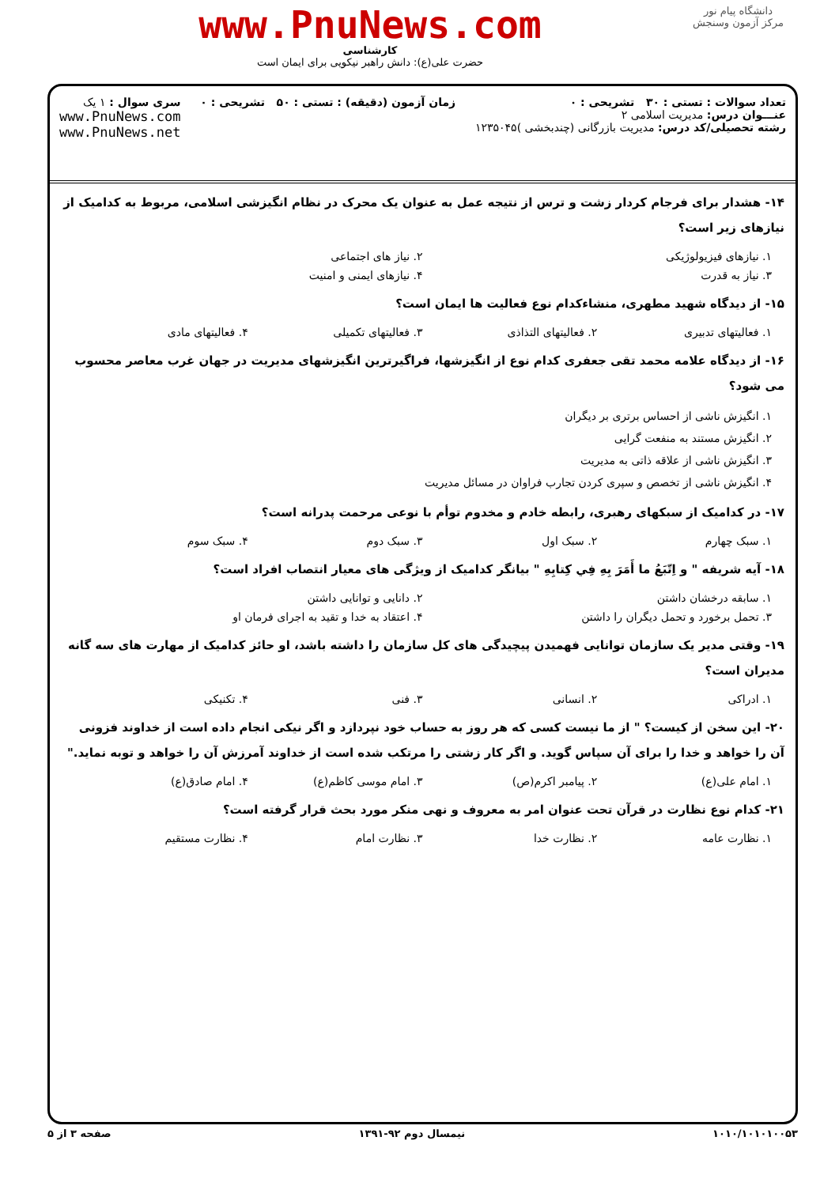www.PnuNews.com
کارشناسی
حضرت علی(ع): دانش راهبر نیکویی برای ایمان است
دانشگاه پیام نور
مرکز آزمون وسنجش
تعداد سوالات : تستی : ۳۰ تشریحی : ۰
عنـــوان درس: مدیریت اسلامی ۲
رشته تحصیلی/کد درس: مدیریت بازرگانی (چندبخشی )۱۲۳۵۰۴۵
زمان آزمون (دقیقه) : تستی : ۵۰ تشریحی : ۰
سری سوال : ۱ یک
www.PnuNews.com
www.PnuNews.net
۱۴- هشدار برای فرجام کردار زشت و ترس از نتیجه عمل به عنوان یک محرک در نظام انگیزشی اسلامی، مربوط به کدامیک از نیازهای زیر است؟
۱. نیازهای فیزیولوژیکی ۲. نیاز های اجتماعی
۳. نیاز به قدرت ۴. نیازهای ایمنی و امنیت
۱۵- از دیدگاه شهید مطهری، منشاءکدام نوع فعالیت ها ایمان است؟
۱. فعالیتهای تدبیری ۲. فعالیتهای التذاذی ۳. فعالیتهای تکمیلی ۴. فعالیتهای مادی
۱۶- از دیدگاه علامه محمد تقی جعفری کدام نوع از انگیزشها، فراگیرترین انگیزشهای مدیریت در جهان غرب معاصر محسوب می شود؟
۱. انگیزش ناشی از احساس برتری بر دیگران
۲. انگیزش مستند به منفعت گرایی
۳. انگیزش ناشی از علاقه ذاتی به مدیریت
۴. انگیزش ناشی از تخصص و سپری کردن تجارب فراوان در مسائل مدیریت
۱۷- در کدامیک از سبکهای رهبری، رابطه خادم و مخدوم توأم با نوعی مرحمت پدرانه است؟
۱. سبک چهارم ۲. سبک اول ۳. سبک دوم ۴. سبک سوم
۱۸- آیه شریفه " و اِتّبَعُ ما أَمَرَ بِهِ فِي كِتابِهِ " بیانگر کدامیک از ویژگی های معیار انتصاب افراد است؟
۱. سابقه درخشان داشتن ۲. دانایی و توانایی داشتن
۳. تحمل برخورد و تحمل دیگران را داشتن
۴. اعتقاد به خدا و تقید به اجرای فرمان او
۱۹- وقتی مدیر یک سازمان توانایی فهمیدن پیچیدگی های کل سازمان را داشته باشد، او حائز کدامیک از مهارت های سه گانه مدیران است؟
۱. ادراکی ۲. انسانی ۳. فنی ۴. تکنیکی
۲۰- این سخن از کیست؟ " از ما نیست کسی که هر روز به حساب خود نپردازد و اگر نیکی انجام داده است از خداوند فزونی آن را خواهد و خدا را برای آن سپاس گوید. و اگر کار زشتی را مرتکب شده است از خداوند آمرزش آن را خواهد و توبه نماید."
۱. امام علی(ع) ۲. پیامبر اکرم(ص) ۳. امام موسی کاظم(ع) ۴. امام صادق(ع)
۲۱- کدام نوع نظارت در قرآن تحت عنوان امر به معروف و نهی منکر مورد بحث قرار گرفته است؟
۱. نظارت عامه ۲. نظارت خدا ۳. نظارت امام ۴. نظارت مستقیم
۱۰۱۰/۱۰۱۰۱۰۰۵۳ نیمسال دوم ۹۲-۱۳۹۱ صفحه ۳ از ۵